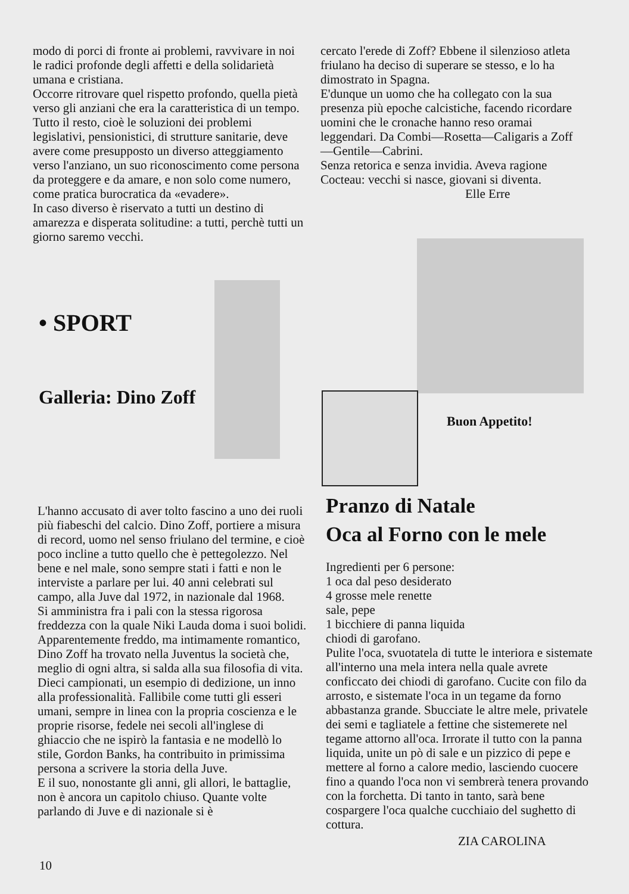modo di porci di fronte ai problemi, ravvivare in noi le radici profonde degli affetti e della solidarietà umana e cristiana.
Occorre ritrovare quel rispetto profondo, quella pietà verso gli anziani che era la caratteristica di un tempo. Tutto il resto, cioè le soluzioni dei problemi legislativi, pensionistici, di strutture sanitarie, deve avere come presupposto un diverso atteggiamento verso l'anziano, un suo riconoscimento come persona da proteggere e da amare, e non solo come numero, come pratica burocratica da «evadere».
In caso diverso è riservato a tutti un destino di amarezza e disperata solitudine: a tutti, perchè tutti un giorno saremo vecchi.
cercato l'erede di Zoff? Ebbene il silenzioso atleta friulano ha deciso di superare se stesso, e lo ha dimostrato in Spagna.
E'dunque un uomo che ha collegato con la sua presenza più epoche calcistiche, facendo ricordare uomini che le cronache hanno reso oramai leggendari. Da Combi—Rosetta—Caligaris a Zoff—Gentile—Cabrini.
Senza retorica e senza invidia. Aveva ragione Cocteau: vecchi si nasce, giovani si diventa.
Elle Erre
• SPORT
Galleria: Dino Zoff
Buon Appetito!
L'hanno accusato di aver tolto fascino a uno dei ruoli più fiabeschi del calcio. Dino Zoff, portiere a misura di record, uomo nel senso friulano del termine, e cioè poco incline a tutto quello che è pettegolezzo. Nel bene e nel male, sono sempre stati i fatti e non le interviste a parlare per lui. 40 anni celebrati sul campo, alla Juve dal 1972, in nazionale dal 1968.
Si amministra fra i pali con la stessa rigorosa freddezza con la quale Niki Lauda doma i suoi bolidi. Apparentemente freddo, ma intimamente romantico, Dino Zoff ha trovato nella Juventus la società che, meglio di ogni altra, si salda alla sua filosofia di vita.
Dieci campionati, un esempio di dedizione, un inno alla professionalità. Fallibile come tutti gli esseri umani, sempre in linea con la propria coscienza e le proprie risorse, fedele nei secoli all'inglese di ghiaccio che ne ispirò la fantasia e ne modellò lo stile, Gordon Banks, ha contribuito in primissima persona a scrivere la storia della Juve.
E il suo, nonostante gli anni, gli allori, le battaglie, non è ancora un capitolo chiuso. Quante volte parlando di Juve e di nazionale si è
Pranzo di Natale
Oca al Forno con le mele
Ingredienti per 6 persone:
1 oca dal peso desiderato
4 grosse mele renette
sale, pepe
1 bicchiere di panna liquida
chiodi di garofano.
Pulite l'oca, svuotatela di tutte le interiora e sistemate all'interno una mela intera nella quale avrete conficcato dei chiodi di garofano. Cucite con filo da arrosto, e sistemate l'oca in un tegame da forno abbastanza grande. Sbucciate le altre mele, privatele dei semi e tagliatele a fettine che sistemerete nel tegame attorno all'oca. Irrorate il tutto con la panna liquida, unite un pò di sale e un pizzico di pepe e mettere al forno a calore medio, lasciendo cuocere fino a quando l'oca non vi sembrerà tenera provando con la forchetta. Di tanto in tanto, sarà bene cospargere l'oca qualche cucchiaio del sughetto di cottura.
ZIA CAROLINA
10